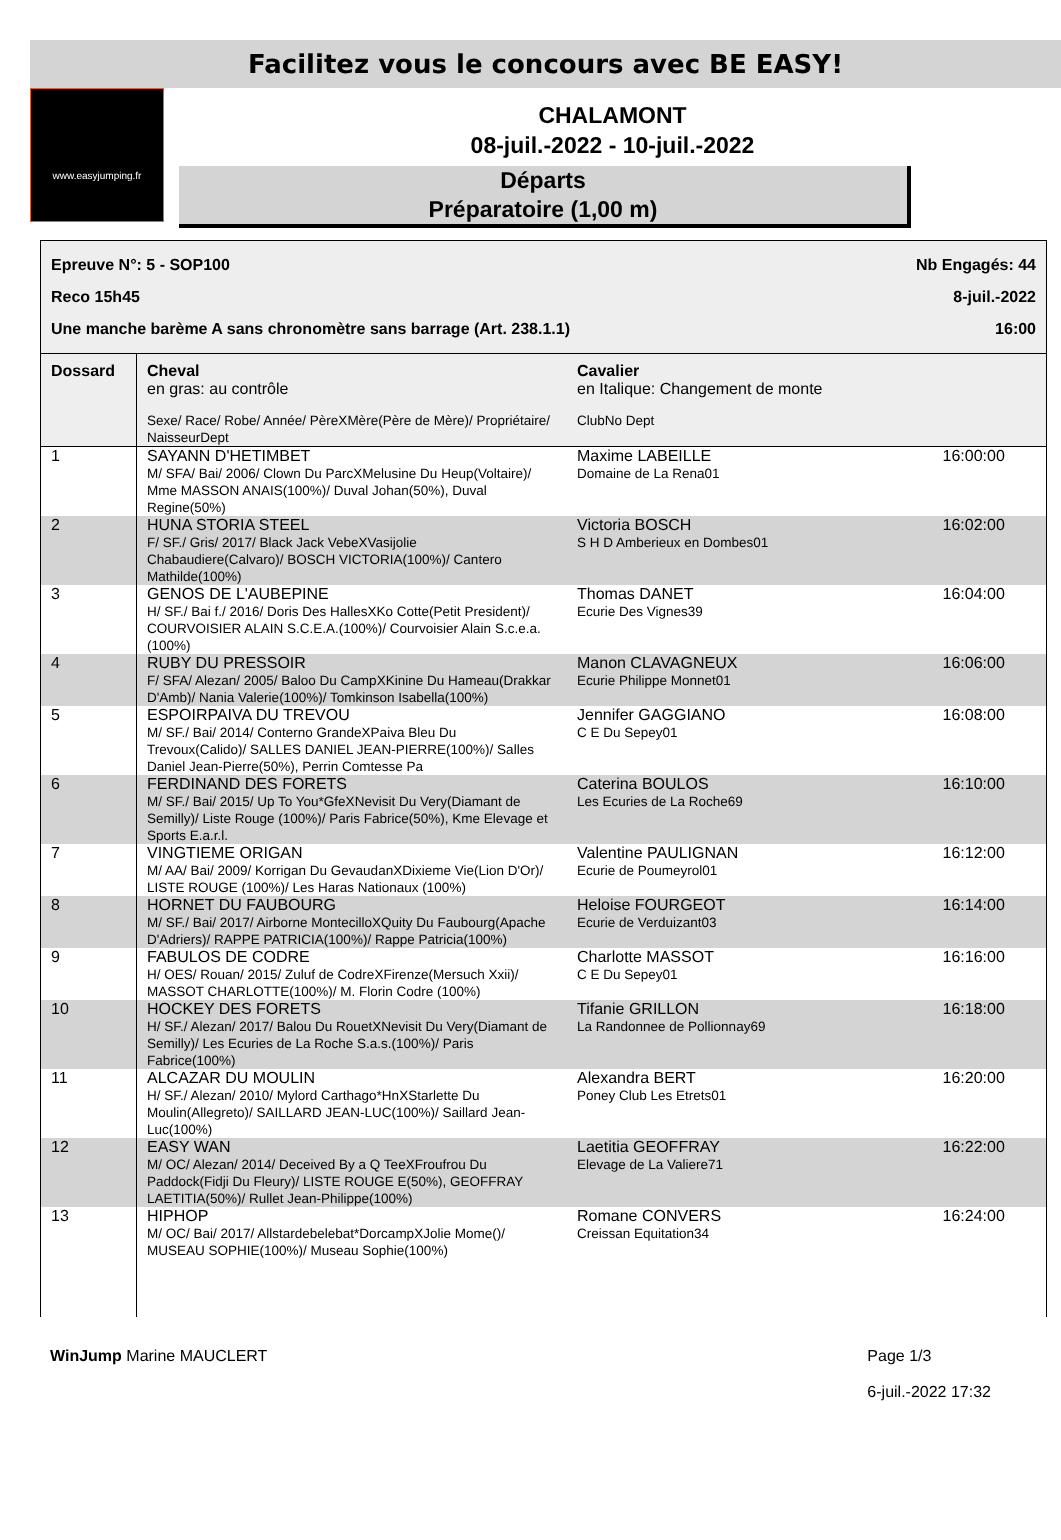Facilitez vous le concours avec BE EASY!
www.easyjumping.fr
CHALAMONT
08-juil.-2022 - 10-juil.-2022
Départs
Préparatoire (1,00 m)
Epreuve N°: 5 - SOP100 Nb Engagés: 44
Reco 15h45 8-juil.-2022
Une manche barème A sans chronomètre sans barrage (Art. 238.1.1) 16:00
| Dossard | Cheval en gras: au contrôle Sexe/ Race/ Robe/ Année/ PèreXMère(Père de Mère)/ Propriétaire/ NaisseurDept | Cavalier en Italique: Changement de monte ClubNo Dept | |
| --- | --- | --- | --- |
| 1 | SAYANN D'HETIMBET M/ SFA/ Bai/ 2006/ Clown Du ParcXMelusine Du Heup(Voltaire)/ Mme MASSON ANAIS(100%)/ Duval Johan(50%), Duval Regine(50%) | Maxime LABEILLE Domaine de La Rena01 | 16:00:00 |
| 2 | HUNA STORIA STEEL F/ SF./ Gris/ 2017/ Black Jack VebeXVasijolie Chabaudiere(Calvaro)/ BOSCH VICTORIA(100%)/ Cantero Mathilde(100%) | Victoria BOSCH S H D Amberieux en Dombes01 | 16:02:00 |
| 3 | GENOS DE L'AUBEPINE H/ SF./ Bai f./ 2016/ Doris Des HallesXKo Cotte(Petit President)/ COURVOISIER ALAIN S.C.E.A.(100%)/ Courvoisier Alain S.c.e.a.(100%) | Thomas DANET Ecurie Des Vignes39 | 16:04:00 |
| 4 | RUBY DU PRESSOIR F/ SFA/ Alezan/ 2005/ Baloo Du CampXKinine Du Hameau(Drakkar D'Amb)/ Nania Valerie(100%)/ Tomkinson Isabella(100%) | Manon CLAVAGNEUX Ecurie Philippe Monnet01 | 16:06:00 |
| 5 | ESPOIRPAIVA DU TREVOU M/ SF./ Bai/ 2014/ Conterno GrandeXPaiva Bleu Du Trevoux(Calido)/ SALLES DANIEL JEAN-PIERRE(100%)/ Salles Daniel Jean-Pierre(50%), Perrin Comtesse Pa | Jennifer GAGGIANO C E Du Sepey01 | 16:08:00 |
| 6 | FERDINAND DES FORETS M/ SF./ Bai/ 2015/ Up To You*GfeXNevisit Du Very(Diamant de Semilly)/ Liste Rouge (100%)/ Paris Fabrice(50%), Kme Elevage et Sports E.a.r.l. | Caterina BOULOS Les Ecuries de La Roche69 | 16:10:00 |
| 7 | VINGTIEME ORIGAN M/ AA/ Bai/ 2009/ Korrigan Du GevaudanXDixieme Vie(Lion D'Or)/ LISTE ROUGE (100%)/ Les Haras Nationaux (100%) | Valentine PAULIGNAN Ecurie de Poumeyrol01 | 16:12:00 |
| 8 | HORNET DU FAUBOURG M/ SF./ Bai/ 2017/ Airborne MontecilloXQuity Du Faubourg(Apache D'Adriers)/ RAPPE PATRICIA(100%)/ Rappe Patricia(100%) | Heloise FOURGEOT Ecurie de Verduizant03 | 16:14:00 |
| 9 | FABULOS DE CODRE H/ OES/ Rouan/ 2015/ Zuluf de CodreXFirenze(Mersuch Xxii)/ MASSOT CHARLOTTE(100%)/ M. Florin Codre (100%) | Charlotte MASSOT C E Du Sepey01 | 16:16:00 |
| 10 | HOCKEY DES FORETS H/ SF./ Alezan/ 2017/ Balou Du RouetXNevisit Du Very(Diamant de Semilly)/ Les Ecuries de La Roche S.a.s.(100%)/ Paris Fabrice(100%) | Tifanie GRILLON La Randonnee de Pollionnay69 | 16:18:00 |
| 11 | ALCAZAR DU MOULIN H/ SF./ Alezan/ 2010/ Mylord Carthago*HnXStarlette Du Moulin(Allegreto)/ SAILLARD JEAN-LUC(100%)/ Saillard Jean-Luc(100%) | Alexandra BERT Poney Club Les Etrets01 | 16:20:00 |
| 12 | EASY WAN M/ OC/ Alezan/ 2014/ Deceived By a Q TeeXFroufrou Du Paddock(Fidji Du Fleury)/ LISTE ROUGE E(50%), GEOFFRAY LAETITIA(50%)/ Rullet Jean-Philippe(100%) | Laetitia GEOFFRAY Elevage de La Valiere71 | 16:22:00 |
| 13 | HIPHOP M/ OC/ Bai/ 2017/ Allstardebelebat*DorcampXJolie Mome()/ MUSEAU SOPHIE(100%)/ Museau Sophie(100%) | Romane CONVERS Creissan Equitation34 | 16:24:00 |
WinJump Marine MAUCLERT Page 1/3
6-juil.-2022 17:32